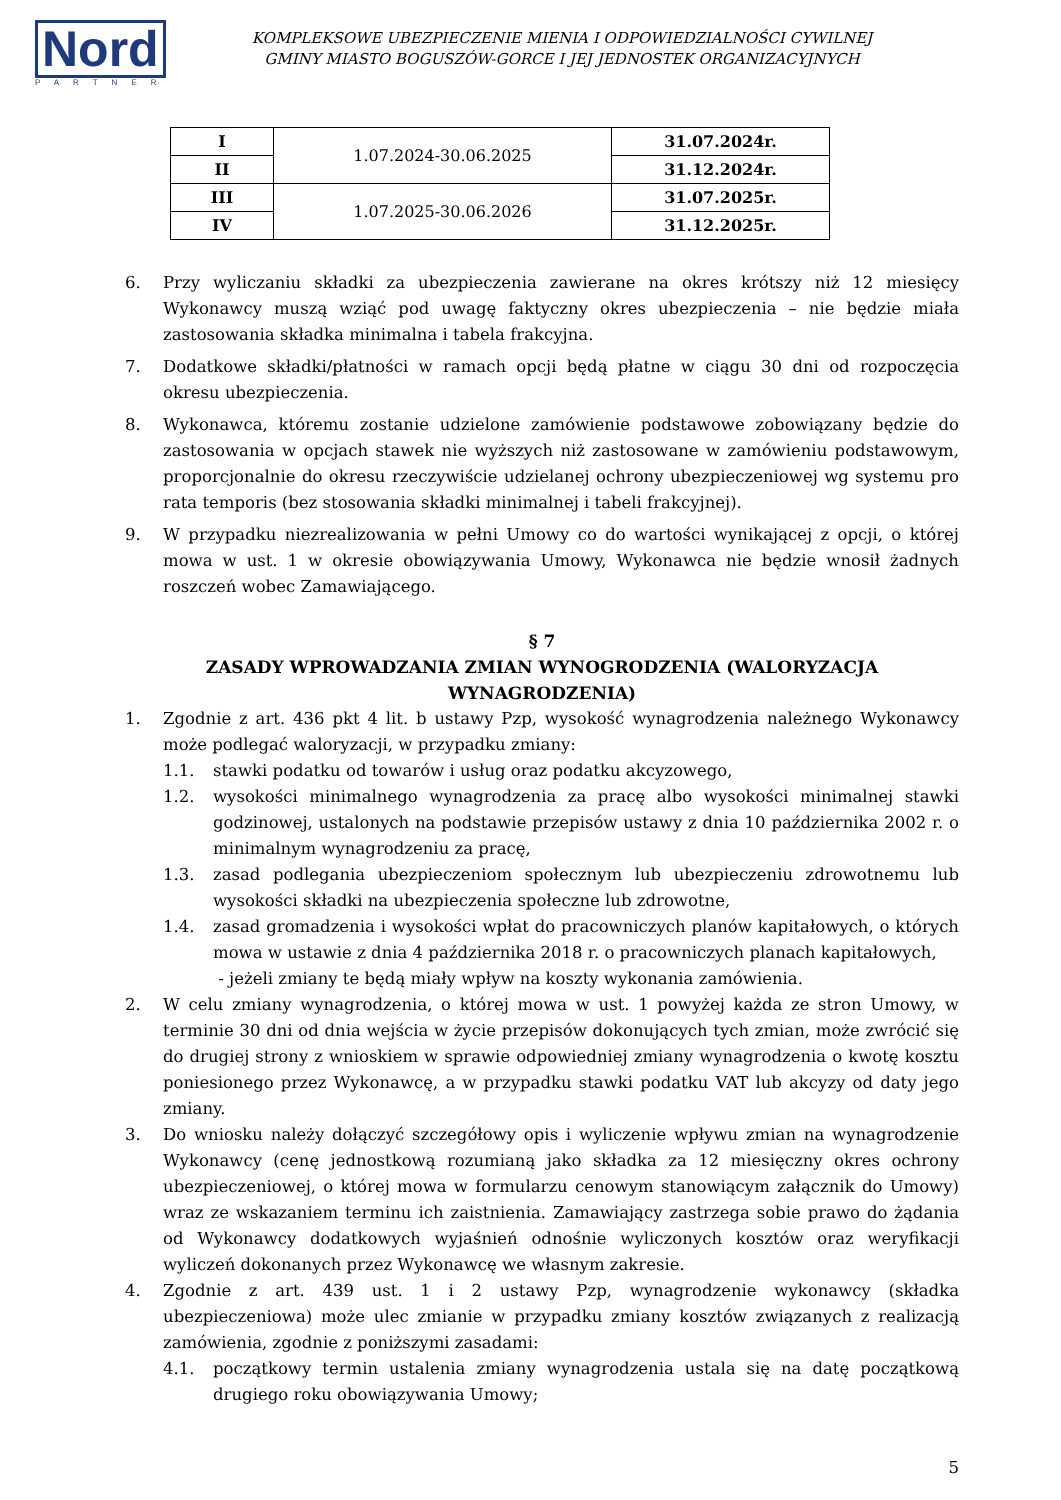Nord
PARTNER
KOMPLEKSOWE UBEZPIECZENIE MIENIA I ODPOWIEDZIALNOŚCI CYWILNEJ
GMINY MIASTO BOGUSZÓW-GORCE I JEJ JEDNOSTEK ORGANIZACYJNYCH
| I | 1.07.2024-30.06.2025 | 31.07.2024r. |
| II | | 31.12.2024r. |
| III | 1.07.2025-30.06.2026 | 31.07.2025r. |
| IV | | 31.12.2025r. |
6. Przy wyliczaniu składki za ubezpieczenia zawierane na okres krótszy niż 12 miesięcy Wykonawcy muszą wziąć pod uwagę faktyczny okres ubezpieczenia – nie będzie miała zastosowania składka minimalna i tabela frakcyjna.
7. Dodatkowe składki/płatności w ramach opcji będą płatne w ciągu 30 dni od rozpoczęcia okresu ubezpieczenia.
8. Wykonawca, któremu zostanie udzielone zamówienie podstawowe zobowiązany będzie do zastosowania w opcjach stawek nie wyższych niż zastosowane w zamówieniu podstawowym, proporcjonalnie do okresu rzeczywiście udzielanej ochrony ubezpieczeniowej wg systemu pro rata temporis (bez stosowania składki minimalnej i tabeli frakcyjnej).
9. W przypadku niezrealizowania w pełni Umowy co do wartości wynikającej z opcji, o której mowa w ust. 1 w okresie obowiązywania Umowy, Wykonawca nie będzie wnosił żadnych roszczeń wobec Zamawiającego.
§ 7
ZASADY WPROWADZANIA ZMIAN WYNOGRODZENIA (WALORYZACJA WYNAGRODZENIA)
1. Zgodnie z art. 436 pkt 4 lit. b ustawy Pzp, wysokość wynagrodzenia należnego Wykonawcy może podlegać waloryzacji, w przypadku zmiany:
1.1. stawki podatku od towarów i usług oraz podatku akcyzowego,
1.2. wysokości minimalnego wynagrodzenia za pracę albo wysokości minimalnej stawki godzinowej, ustalonych na podstawie przepisów ustawy z dnia 10 października 2002 r. o minimalnym wynagrodzeniu za pracę,
1.3. zasad podlegania ubezpieczeniom społecznym lub ubezpieczeniu zdrowotnemu lub wysokości składki na ubezpieczenia społeczne lub zdrowotne,
1.4. zasad gromadzenia i wysokości wpłat do pracowniczych planów kapitałowych, o których mowa w ustawie z dnia 4 października 2018 r. o pracowniczych planach kapitałowych,
- jeżeli zmiany te będą miały wpływ na koszty wykonania zamówienia.
2. W celu zmiany wynagrodzenia, o której mowa w ust. 1 powyżej każda ze stron Umowy, w terminie 30 dni od dnia wejścia w życie przepisów dokonujących tych zmian, może zwrócić się do drugiej strony z wnioskiem w sprawie odpowiedniej zmiany wynagrodzenia o kwotę kosztu poniesionego przez Wykonawcę, a w przypadku stawki podatku VAT lub akcyzy od daty jego zmiany.
3. Do wniosku należy dołączyć szczegółowy opis i wyliczenie wpływu zmian na wynagrodzenie Wykonawcy (cenę jednostkową rozumianą jako składka za 12 miesięczny okres ochrony ubezpieczeniowej, o której mowa w formularzu cenowym stanowiącym załącznik do Umowy) wraz ze wskazaniem terminu ich zaistnienia. Zamawiający zastrzega sobie prawo do żądania od Wykonawcy dodatkowych wyjaśnień odnośnie wyliczonych kosztów oraz weryfikacji wyliczeń dokonanych przez Wykonawcę we własnym zakresie.
4. Zgodnie z art. 439 ust. 1 i 2 ustawy Pzp, wynagrodzenie wykonawcy (składka ubezpieczeniowa) może ulec zmianie w przypadku zmiany kosztów związanych z realizacją zamówienia, zgodnie z poniższymi zasadami:
4.1. początkowy termin ustalenia zmiany wynagrodzenia ustala się na datę początkową drugiego roku obowiązywania Umowy;
5